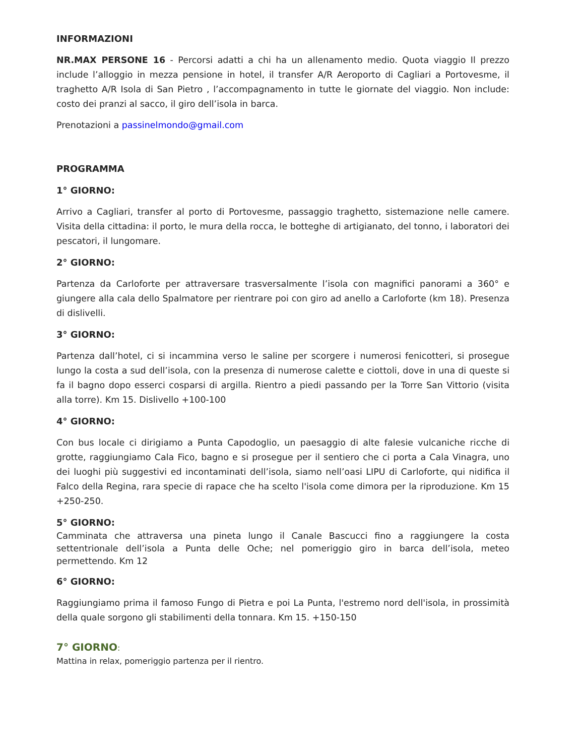INFORMAZIONI
NR.MAX PERSONE 16 - Percorsi adatti a chi ha un allenamento medio. Quota viaggio Il prezzo include l’alloggio in mezza pensione in hotel, il transfer A/R Aeroporto di Cagliari a Portovesme, il traghetto A/R Isola di San Pietro , l’accompagnamento in tutte le giornate del viaggio. Non include: costo dei pranzi al sacco, il giro dell’isola in barca.
Prenotazioni a passinelmondo@gmail.com
PROGRAMMA
1° GIORNO:
Arrivo a Cagliari, transfer al porto di Portovesme, passaggio traghetto, sistemazione nelle camere. Visita della cittadina: il porto, le mura della rocca, le botteghe di artigianato, del tonno, i laboratori dei pescatori, il lungomare.
2° GIORNO:
Partenza da Carloforte per attraversare trasversalmente l’isola con magnifici panorami a 360° e giungere alla cala dello Spalmatore per rientrare poi con giro ad anello a Carloforte (km 18). Presenza di dislivelli.
3° GIORNO:
Partenza dall’hotel, ci si incammina verso le saline per scorgere i numerosi fenicotteri, si prosegue lungo la costa a sud dell’isola, con la presenza di numerose calette e ciottoli, dove in una di queste si fa il bagno dopo esserci cosparsi di argilla. Rientro a piedi passando per la Torre San Vittorio (visita alla torre). Km 15. Dislivello +100-100
4° GIORNO:
Con bus locale ci dirigiamo a Punta Capodoglio, un paesaggio di alte falesie vulcaniche ricche di grotte, raggiungiamo Cala Fico, bagno e si prosegue per il sentiero che ci porta a Cala Vinagra, uno dei luoghi più suggestivi ed incontaminati dell’isola, siamo nell’oasi LIPU di Carloforte, qui nidifica il Falco della Regina, rara specie di rapace che ha scelto l'isola come dimora per la riproduzione. Km 15 +250-250.
5° GIORNO:
Camminata che attraversa una pineta lungo il Canale Bascucci fino a raggiungere la costa settentrionale dell’isola a Punta delle Oche; nel pomeriggio giro in barca dell’isola, meteo permettendo. Km 12
6° GIORNO:
Raggiungiamo prima il famoso Fungo di Pietra e poi La Punta, l'estremo nord dell'isola, in prossimità della quale sorgono gli stabilimenti della tonnara. Km 15. +150-150
7° GIORNO:
Mattina in relax, pomeriggio partenza per il rientro.